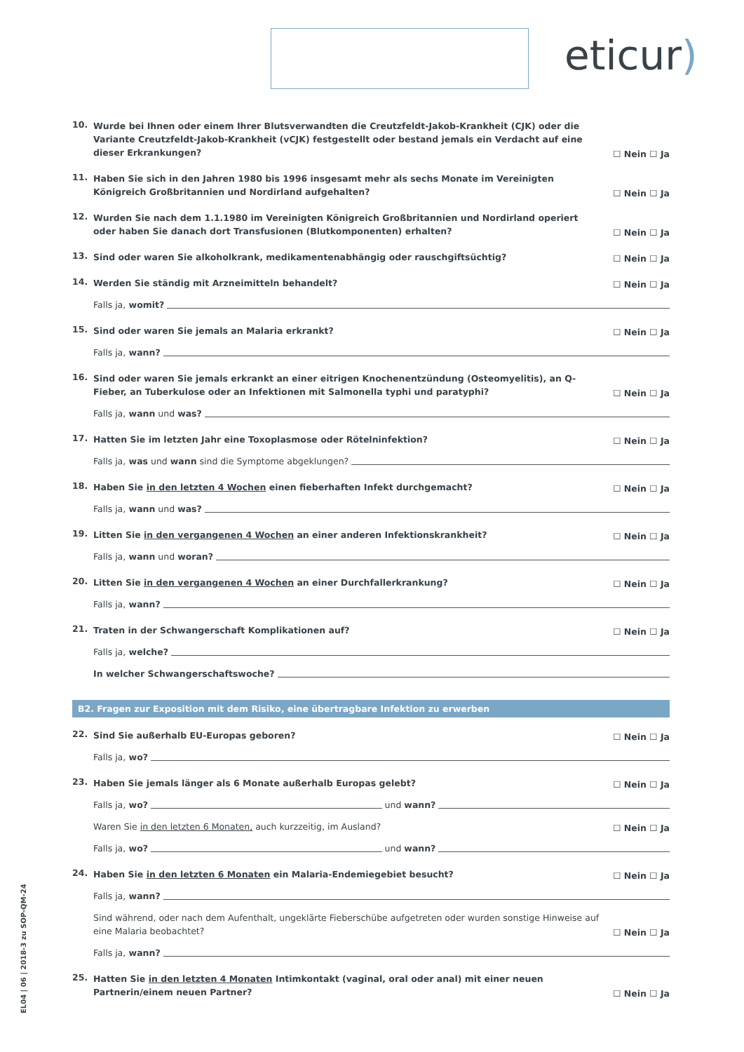eticur)
10.
Wurde bei Ihnen oder einem Ihrer Blutsverwandten die Creutzfeldt-Jakob-Krankheit (CJK) oder die Variante Creutzfeldt-Jakob-Krankheit (vCJK) festgestellt oder bestand jemals ein Verdacht auf eine dieser Erkrankungen?
☐ Nein ☐ Ja
11.
Haben Sie sich in den Jahren 1980 bis 1996 insgesamt mehr als sechs Monate im Vereinigten Königreich Großbritannien und Nordirland aufgehalten?
☐ Nein ☐ Ja
12.
Wurden Sie nach dem 1.1.1980 im Vereinigten Königreich Großbritannien und Nordirland operiert oder haben Sie danach dort Transfusionen (Blutkomponenten) erhalten?
☐ Nein ☐ Ja
13.
Sind oder waren Sie alkoholkrank, medikamentenabhängig oder rauschgiftsüchtig?
☐ Nein ☐ Ja
14.
Werden Sie ständig mit Arzneimitteln behandelt?
☐ Nein ☐ Ja
Falls ja, womit?
15.
Sind oder waren Sie jemals an Malaria erkrankt?
☐ Nein ☐ Ja
Falls ja, wann?
16.
Sind oder waren Sie jemals erkrankt an einer eitrigen Knochenentzündung (Osteomyelitis), an Q-Fieber, an Tuberkulose oder an Infektionen mit Salmonella typhi und paratyphi?
☐ Nein ☐ Ja
Falls ja, wann und was?
17.
Hatten Sie im letzten Jahr eine Toxoplasmose oder Rötelninfektion?
☐ Nein ☐ Ja
Falls ja, was und wann sind die Symptome abgeklungen?
18.
Haben Sie in den letzten 4 Wochen einen fieberhaften Infekt durchgemacht?
☐ Nein ☐ Ja
Falls ja, wann und was?
19.
Litten Sie in den vergangenen 4 Wochen an einer anderen Infektionskrankheit?
☐ Nein ☐ Ja
Falls ja, wann und woran?
20.
Litten Sie in den vergangenen 4 Wochen an einer Durchfallerkrankung?
☐ Nein ☐ Ja
Falls ja, wann?
21.
Traten in der Schwangerschaft Komplikationen auf?
☐ Nein ☐ Ja
Falls ja, welche?
In welcher Schwangerschaftswoche?
B2. Fragen zur Exposition mit dem Risiko, eine übertragbare Infektion zu erwerben
22.
Sind Sie außerhalb EU-Europas geboren?
☐ Nein ☐ Ja
Falls ja, wo?
23.
Haben Sie jemals länger als 6 Monate außerhalb Europas gelebt?
☐ Nein ☐ Ja
Falls ja, wo? und wann?
Waren Sie in den letzten 6 Monaten, auch kurzzeitig, im Ausland?
☐ Nein ☐ Ja
Falls ja, wo? und wann?
24.
Haben Sie in den letzten 6 Monaten ein Malaria-Endemiegebiet besucht?
☐ Nein ☐ Ja
Falls ja, wann?
Sind während, oder nach dem Aufenthalt, ungeklärte Fieberschübe aufgetreten oder wurden sonstige Hinweise auf eine Malaria beobachtet?
☐ Nein ☐ Ja
Falls ja, wann?
25.
Hatten Sie in den letzten 4 Monaten Intimkontakt (vaginal, oral oder anal) mit einer neuen Partnerin/einem neuen Partner?
☐ Nein ☐ Ja
EL04 | 06 | 2018-3 zu SOP-QM-24